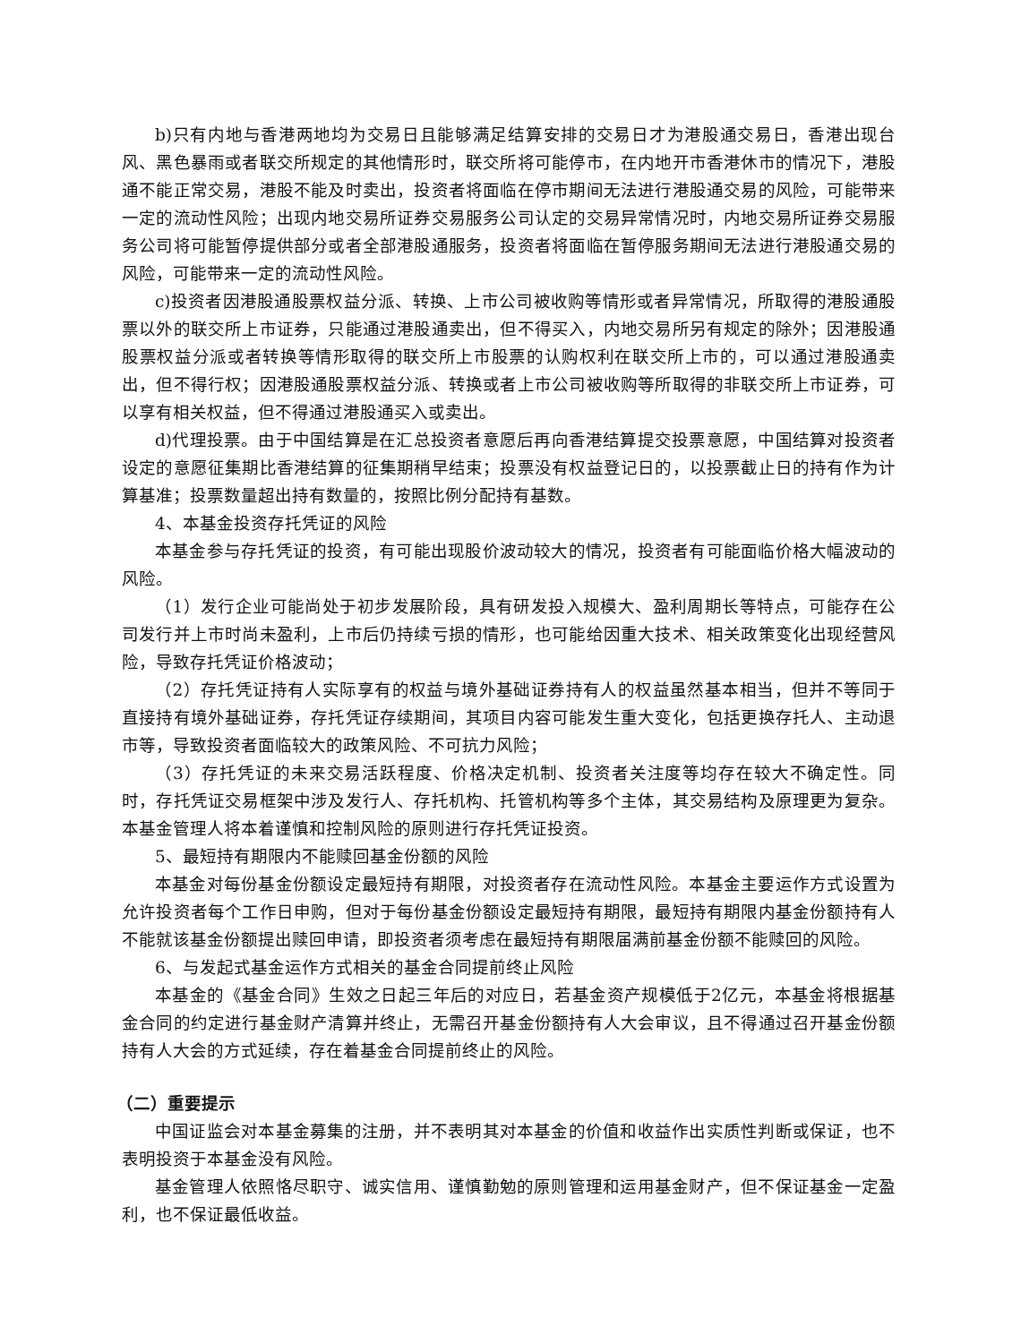b)只有内地与香港两地均为交易日且能够满足结算安排的交易日才为港股通交易日，香港出现台风、黑色暴雨或者联交所规定的其他情形时，联交所将可能停市，在内地开市香港休市的情况下，港股通不能正常交易，港股不能及时卖出，投资者将面临在停市期间无法进行港股通交易的风险，可能带来一定的流动性风险；出现内地交易所证券交易服务公司认定的交易异常情况时，内地交易所证券交易服务公司将可能暂停提供部分或者全部港股通服务，投资者将面临在暂停服务期间无法进行港股通交易的风险，可能带来一定的流动性风险。
c)投资者因港股通股票权益分派、转换、上市公司被收购等情形或者异常情况，所取得的港股通股票以外的联交所上市证券，只能通过港股通卖出，但不得买入，内地交易所另有规定的除外；因港股通股票权益分派或者转换等情形取得的联交所上市股票的认购权利在联交所上市的，可以通过港股通卖出，但不得行权；因港股通股票权益分派、转换或者上市公司被收购等所取得的非联交所上市证券，可以享有相关权益，但不得通过港股通买入或卖出。
d)代理投票。由于中国结算是在汇总投资者意愿后再向香港结算提交投票意愿，中国结算对投资者设定的意愿征集期比香港结算的征集期稍早结束；投票没有权益登记日的，以投票截止日的持有作为计算基准；投票数量超出持有数量的，按照比例分配持有基数。
4、本基金投资存托凭证的风险
本基金参与存托凭证的投资，有可能出现股价波动较大的情况，投资者有可能面临价格大幅波动的风险。
（1）发行企业可能尚处于初步发展阶段，具有研发投入规模大、盈利周期长等特点，可能存在公司发行并上市时尚未盈利，上市后仍持续亏损的情形，也可能给因重大技术、相关政策变化出现经营风险，导致存托凭证价格波动；
（2）存托凭证持有人实际享有的权益与境外基础证券持有人的权益虽然基本相当，但并不等同于直接持有境外基础证券，存托凭证存续期间，其项目内容可能发生重大变化，包括更换存托人、主动退市等，导致投资者面临较大的政策风险、不可抗力风险；
（3）存托凭证的未来交易活跃程度、价格决定机制、投资者关注度等均存在较大不确定性。同时，存托凭证交易框架中涉及发行人、存托机构、托管机构等多个主体，其交易结构及原理更为复杂。本基金管理人将本着谨慎和控制风险的原则进行存托凭证投资。
5、最短持有期限内不能赎回基金份额的风险
本基金对每份基金份额设定最短持有期限，对投资者存在流动性风险。本基金主要运作方式设置为允许投资者每个工作日申购，但对于每份基金份额设定最短持有期限，最短持有期限内基金份额持有人不能就该基金份额提出赎回申请，即投资者须考虑在最短持有期限届满前基金份额不能赎回的风险。
6、与发起式基金运作方式相关的基金合同提前终止风险
本基金的《基金合同》生效之日起三年后的对应日，若基金资产规模低于2亿元，本基金将根据基金合同的约定进行基金财产清算并终止，无需召开基金份额持有人大会审议，且不得通过召开基金份额持有人大会的方式延续，存在着基金合同提前终止的风险。
（二）重要提示
中国证监会对本基金募集的注册，并不表明其对本基金的价值和收益作出实质性判断或保证，也不表明投资于本基金没有风险。
基金管理人依照恪尽职守、诚实信用、谨慎勤勉的原则管理和运用基金财产，但不保证基金一定盈利，也不保证最低收益。